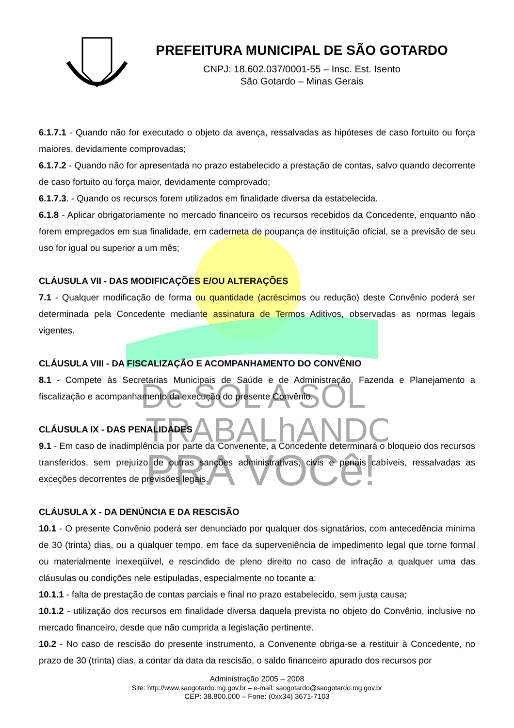De SOL A SOL
TRABALhANDO
PRA VOCê!
PREFEITURA MUNICIPAL DE SÃO GOTARDO
CNPJ: 18.602.037/0001-55 – Insc. Est. Isento
São Gotardo – Minas Gerais
6.1.7.1 - Quando não for executado o objeto da avença, ressalvadas as hipóteses de caso fortuito ou força maiores, devidamente comprovadas;
6.1.7.2 - Quando não for apresentada no prazo estabelecido a prestação de contas, salvo quando decorrente de caso fortuito ou força maior, devidamente comprovado;
6.1.7.3. - Quando os recursos forem utilizados em finalidade diversa da estabelecida.
6.1.8 - Aplicar obrigatoriamente no mercado financeiro os recursos recebidos da Concedente, enquanto não forem empregados em sua finalidade, em caderneta de poupança de instituição oficial, se a previsão de seu uso for igual ou superior a um mês;
CLÁUSULA VII - DAS MODIFICAÇÕES E/OU ALTERAÇÕES
7.1 - Qualquer modificação de forma ou quantidade (acréscimos ou redução) deste Convênio poderá ser determinada pela Concedente mediante assinatura de Termos Aditivos, observadas as normas legais vigentes.
CLÁUSULA VIII - DA FISCALIZAÇÃO E ACOMPANHAMENTO DO CONVÊNIO
8.1 - Compete às Secretarias Municipais de Saúde e de Administração, Fazenda e Planejamento a fiscalização e acompanhamento da execução do presente Convênio.
CLÁUSULA IX - DAS PENALIDADES
9.1 - Em caso de inadimplência por parte da Convenente, a Concedente determinará o bloqueio dos recursos transferidos, sem prejuízo de outras sanções administrativas, civis e penais cabíveis, ressalvadas as exceções decorrentes de previsões legais.
CLÁUSULA X - DA DENÚNCIA E DA RESCISÃO
10.1 - O presente Convênio poderá ser denunciado por qualquer dos signatários, com antecedência mínima de 30 (trinta) dias, ou a qualquer tempo, em face da superveniência de impedimento legal que torne formal ou materialmente inexeqüível, e rescindido de pleno direito no caso de infração a qualquer uma das cláusulas ou condições nele estipuladas, especialmente no tocante a:
10.1.1 - falta de prestação de contas parciais e final no prazo estabelecido, sem justa causa;
10.1.2 - utilização dos recursos em finalidade diversa daquela prevista no objeto do Convênio, inclusive no mercado financeiro, desde que não cumprida a legislação pertinente.
10.2 - No caso de rescisão do presente instrumento, a Convenente obriga-se a restituir à Concedente, no prazo de 30 (trinta) dias, a contar da data da rescisão, o saldo financeiro apurado dos recursos por
Administração 2005 – 2008
Site: http://www.saogotardo.mg.gov.br – e-mail: saogotardo@saogotardo.mg.gov.br
CEP: 38.800.000 – Fone: (0xx34) 3671-7103